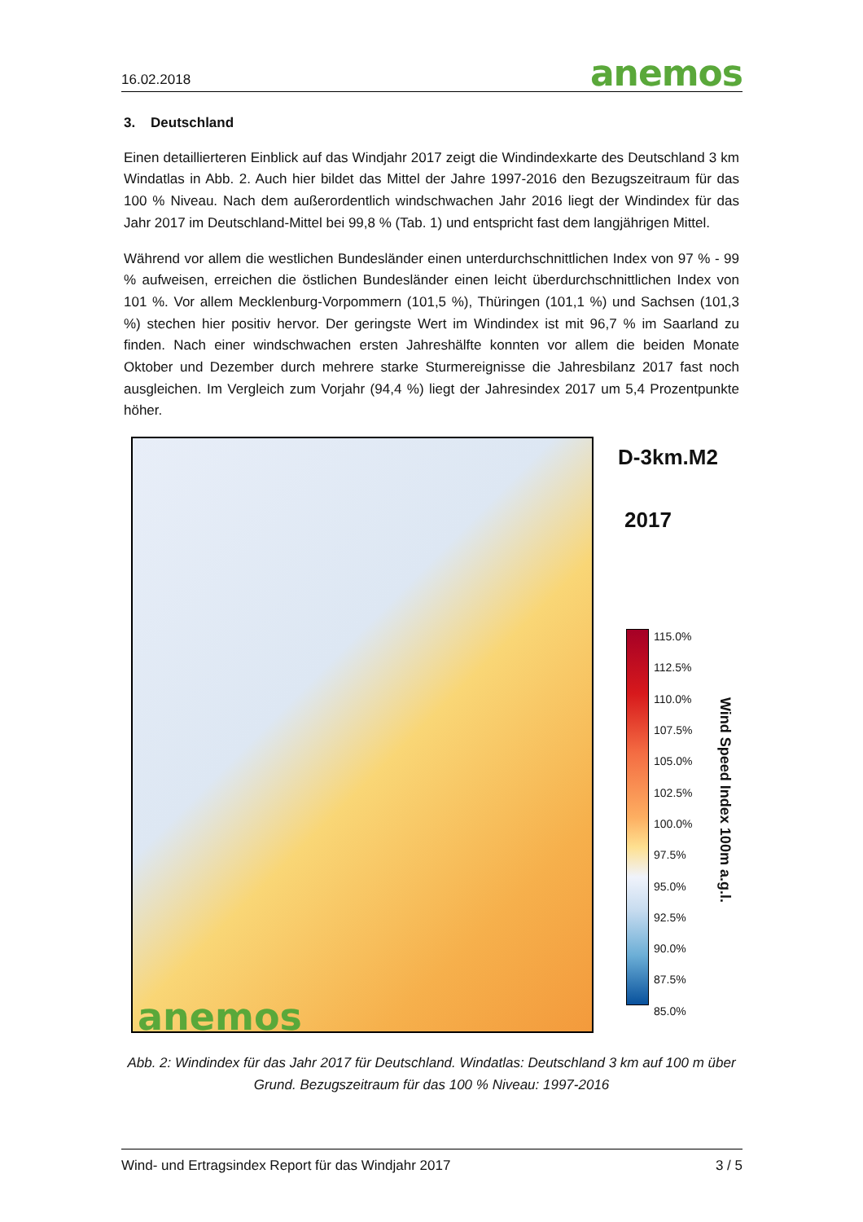16.02.2018 anemos
3. Deutschland
Einen detaillierteren Einblick auf das Windjahr 2017 zeigt die Windindexkarte des Deutschland 3 km Windatlas in Abb. 2. Auch hier bildet das Mittel der Jahre 1997-2016 den Bezugszeitraum für das 100 % Niveau. Nach dem außerordentlich windschwachen Jahr 2016 liegt der Windindex für das Jahr 2017 im Deutschland-Mittel bei 99,8 % (Tab. 1) und entspricht fast dem langjährigen Mittel.
Während vor allem die westlichen Bundesländer einen unterdurchschnittlichen Index von 97 % - 99 % aufweisen, erreichen die östlichen Bundesländer einen leicht überdurchschnittlichen Index von 101 %. Vor allem Mecklenburg-Vorpommern (101,5 %), Thüringen (101,1 %) und Sachsen (101,3 %) stechen hier positiv hervor. Der geringste Wert im Windindex ist mit 96,7 % im Saarland zu finden. Nach einer windschwachen ersten Jahreshälfte konnten vor allem die beiden Monate Oktober und Dezember durch mehrere starke Sturmereignisse die Jahresbilanz 2017 fast noch ausgleichen. Im Vergleich zum Vorjahr (94,4 %) liegt der Jahresindex 2017 um 5,4 Prozentpunkte höher.
anemos
D-3km.M2
2017
115.0%
112.5%
110.0%
107.5%
105.0%
102.5%
100.0%
97.5%
95.0%
92.5%
90.0%
87.5%
85.0%
Wind Speed Index 100m a.g.l.
Abb. 2: Windindex für das Jahr 2017 für Deutschland. Windatlas: Deutschland 3 km auf 100 m über Grund. Bezugszeitraum für das 100 % Niveau: 1997-2016
Wind- und Ertragsindex Report für das Windjahr 2017 3 / 5